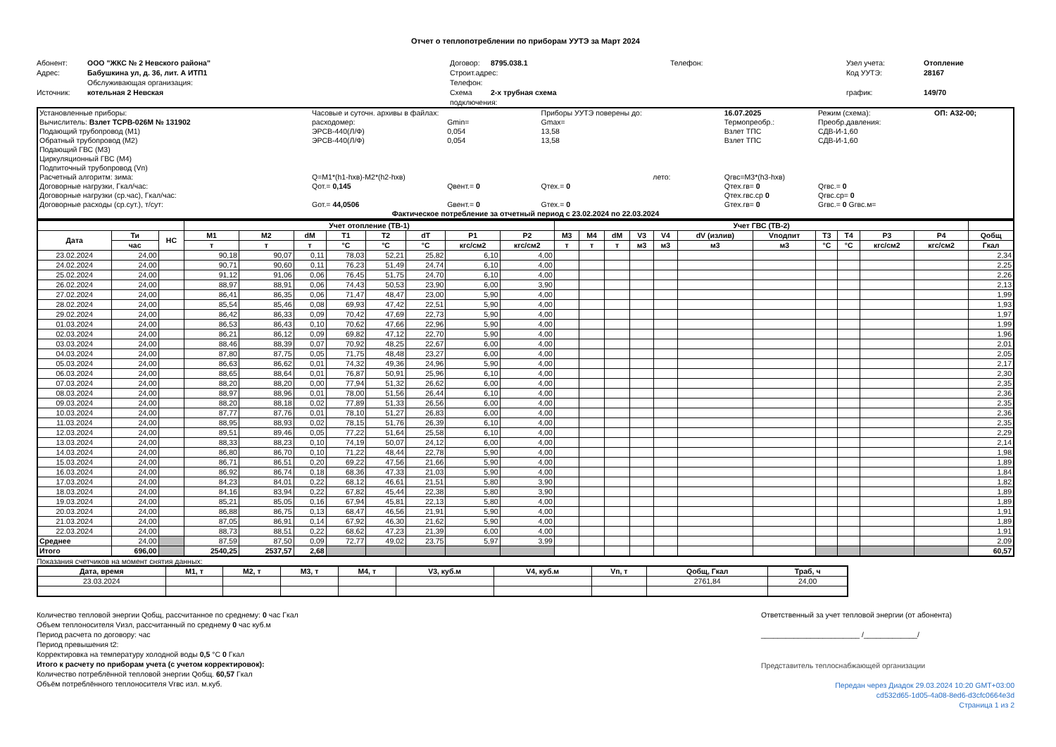Отчет о теплопотреблении по приборам УУТЭ за Март 2024
Абонент:
ООО "ЖКС № 2 Невского района"
Договор:
8795.038.1
Телефон:
Узел учета:
Отопление
Адрес:
Бабушкина ул, д. 36, лит. А ИТП1
Строит.адрес:
Код УУТЭ:
28167
Обслуживающая организация:
Телефон:
Источник:
котельная 2 Невская
Схема подключения:
2-х трубная схема
график:
149/70
| Установленные приборы: | Часовые и суточн. архивы в файлах: | | | Приборы УУТЭ поверены до: | | 16.07.2025 | Режим (схема): | ОП: А32-00; |
| Вычислитель: Взлет ТСРВ-026М № 131902 | расходомер: | Gmin= | | Gmax= | | Термопреобр.: | Преобр.давления: | |
| Подающий трубопровод (М1) | ЭРСВ-440(Л/Ф) | 0,054 | | 13,58 | | Взлет ТПС | СДВ-И-1,60 | |
| Обратный трубопровод (М2) | ЭРСВ-440(Л/Ф) | 0,054 | | 13,58 | | Взлет ТПС | СДВ-И-1,60 | |
| Подающий ГВС (М3) | | | | | | | | |
| Циркуляционный ГВС (М4) | | | | | | | | |
| Подпиточный трубопровод (Vп) | | | | | | | | |
| Расчетный алгоритм: зима: | Q=M1*(h1-hхв)-M2*(h2-hхв) | | | | лето: | Qгвс=M3*(h3-hхв) | | |
| Договорные нагрузки, Гкал/час: | Qот.= 0,145 | Qвент.= 0 | | Qтех.= 0 | | Qтех.гв= 0 | Qгвс.= 0 | |
| Договорные нагрузки (ср.час), Гкал/час: | | | | | | Qтех.гвс.ср 0 | Qгвс.ср= 0 | |
| Договорные расходы (ср.сут.), т/сут: | Gот.= 44,0506 | Gвент.= 0 | | Gтех.= 0 | | Gтех.гв= 0 | Gгвс.= 0 Gгвс.м= | |
| Фактическое потребление за отчетный период с 23.02.2024 по 22.03.2024 | | | | | | | | |
| | | | Учет отопление (ТВ-1) | | | | | | | | Учет ГВС (ТВ-2) | | | | | | | | | | | |
| --- | --- | --- | --- | --- | --- | --- | --- | --- | --- | --- | --- | --- | --- | --- | --- | --- | --- | --- | --- | --- | --- | --- |
| Дата | Ти | НС | M1 | M2 | dM | T1 | T2 | dT | P1 | P2 | M3 | M4 | dM | V3 | V4 | dV (излив) | Vподпит | T3 | T4 | P3 | P4 | Qобщ |
| | час | | т | т | т | °C | °C | °C | кгс/см2 | кгс/см2 | т | т | т | м3 | м3 | м3 | м3 | °C | °C | кгс/см2 | кгс/см2 | Гкал |
| 23.02.2024 | 24,00 | | 90,18 | 90,07 | 0,11 | 78,03 | 52,21 | 25,82 | 6,10 | 4,00 | | | | | | | | | | | | 2,34 |
| 24.02.2024 | 24,00 | | 90,71 | 90,60 | 0,11 | 76,23 | 51,49 | 24,74 | 6,10 | 4,00 | | | | | | | | | | | | 2,25 |
| 25.02.2024 | 24,00 | | 91,12 | 91,06 | 0,06 | 76,45 | 51,75 | 24,70 | 6,10 | 4,00 | | | | | | | | | | | | 2,26 |
| 26.02.2024 | 24,00 | | 88,97 | 88,91 | 0,06 | 74,43 | 50,53 | 23,90 | 6,00 | 3,90 | | | | | | | | | | | | 2,13 |
| 27.02.2024 | 24,00 | | 86,41 | 86,35 | 0,06 | 71,47 | 48,47 | 23,00 | 5,90 | 4,00 | | | | | | | | | | | | 1,99 |
| 28.02.2024 | 24,00 | | 85,54 | 85,46 | 0,08 | 69,93 | 47,42 | 22,51 | 5,90 | 4,00 | | | | | | | | | | | | 1,93 |
| 29.02.2024 | 24,00 | | 86,42 | 86,33 | 0,09 | 70,42 | 47,69 | 22,73 | 5,90 | 4,00 | | | | | | | | | | | | 1,97 |
| 01.03.2024 | 24,00 | | 86,53 | 86,43 | 0,10 | 70,62 | 47,66 | 22,96 | 5,90 | 4,00 | | | | | | | | | | | | 1,99 |
| 02.03.2024 | 24,00 | | 86,21 | 86,12 | 0,09 | 69,82 | 47,12 | 22,70 | 5,90 | 4,00 | | | | | | | | | | | | 1,96 |
| 03.03.2024 | 24,00 | | 88,46 | 88,39 | 0,07 | 70,92 | 48,25 | 22,67 | 6,00 | 4,00 | | | | | | | | | | | | 2,01 |
| 04.03.2024 | 24,00 | | 87,80 | 87,75 | 0,05 | 71,75 | 48,48 | 23,27 | 6,00 | 4,00 | | | | | | | | | | | | 2,05 |
| 05.03.2024 | 24,00 | | 86,63 | 86,62 | 0,01 | 74,32 | 49,36 | 24,96 | 5,90 | 4,00 | | | | | | | | | | | | 2,17 |
| 06.03.2024 | 24,00 | | 88,65 | 88,64 | 0,01 | 76,87 | 50,91 | 25,96 | 6,10 | 4,00 | | | | | | | | | | | | 2,30 |
| 07.03.2024 | 24,00 | | 88,20 | 88,20 | 0,00 | 77,94 | 51,32 | 26,62 | 6,00 | 4,00 | | | | | | | | | | | | 2,35 |
| 08.03.2024 | 24,00 | | 88,97 | 88,96 | 0,01 | 78,00 | 51,56 | 26,44 | 6,10 | 4,00 | | | | | | | | | | | | 2,36 |
| 09.03.2024 | 24,00 | | 88,20 | 88,18 | 0,02 | 77,89 | 51,33 | 26,56 | 6,00 | 4,00 | | | | | | | | | | | | 2,35 |
| 10.03.2024 | 24,00 | | 87,77 | 87,76 | 0,01 | 78,10 | 51,27 | 26,83 | 6,00 | 4,00 | | | | | | | | | | | | 2,36 |
| 11.03.2024 | 24,00 | | 88,95 | 88,93 | 0,02 | 78,15 | 51,76 | 26,39 | 6,10 | 4,00 | | | | | | | | | | | | 2,35 |
| 12.03.2024 | 24,00 | | 89,51 | 89,46 | 0,05 | 77,22 | 51,64 | 25,58 | 6,10 | 4,00 | | | | | | | | | | | | 2,29 |
| 13.03.2024 | 24,00 | | 88,33 | 88,23 | 0,10 | 74,19 | 50,07 | 24,12 | 6,00 | 4,00 | | | | | | | | | | | | 2,14 |
| 14.03.2024 | 24,00 | | 86,80 | 86,70 | 0,10 | 71,22 | 48,44 | 22,78 | 5,90 | 4,00 | | | | | | | | | | | | 1,98 |
| 15.03.2024 | 24,00 | | 86,71 | 86,51 | 0,20 | 69,22 | 47,56 | 21,66 | 5,90 | 4,00 | | | | | | | | | | | | 1,89 |
| 16.03.2024 | 24,00 | | 86,92 | 86,74 | 0,18 | 68,36 | 47,33 | 21,03 | 5,90 | 4,00 | | | | | | | | | | | | 1,84 |
| 17.03.2024 | 24,00 | | 84,23 | 84,01 | 0,22 | 68,12 | 46,61 | 21,51 | 5,80 | 3,90 | | | | | | | | | | | | 1,82 |
| 18.03.2024 | 24,00 | | 84,16 | 83,94 | 0,22 | 67,82 | 45,44 | 22,38 | 5,80 | 3,90 | | | | | | | | | | | | 1,89 |
| 19.03.2024 | 24,00 | | 85,21 | 85,05 | 0,16 | 67,94 | 45,81 | 22,13 | 5,80 | 4,00 | | | | | | | | | | | | 1,89 |
| 20.03.2024 | 24,00 | | 86,88 | 86,75 | 0,13 | 68,47 | 46,56 | 21,91 | 5,90 | 4,00 | | | | | | | | | | | | 1,91 |
| 21.03.2024 | 24,00 | | 87,05 | 86,91 | 0,14 | 67,92 | 46,30 | 21,62 | 5,90 | 4,00 | | | | | | | | | | | | 1,89 |
| 22.03.2024 | 24,00 | | 88,73 | 88,51 | 0,22 | 68,62 | 47,23 | 21,39 | 6,00 | 4,00 | | | | | | | | | | | | 1,91 |
| Среднее | 24,00 | | 87,59 | 87,50 | 0,09 | 72,77 | 49,02 | 23,75 | 5,97 | 3,99 | | | | | | | | | | | | 2,09 |
| Итого | 696,00 | | 2540,25 | 2537,57 | 2,68 | | | | | | | | | | | | | | | | | 60,57 |
Показания счетчиков на момент снятия данных:
| Дата, время | M1, т | M2, т | M3, т | M4, т | V3, куб.м | V4, куб.м | Vп, т | Qобщ, Гкал | Траб, ч |
| --- | --- | --- | --- | --- | --- | --- | --- | --- | --- |
| 23.03.2024 | | | | | | | | 2761,84 | 24,00 |
Количество тепловой энергии Qобщ, рассчитанное по среднему: 0 час Гкал
Объем теплоносителя Vизл, рассчитанный по среднему 0 час куб.м
Период расчета по договору: час
Период превышения t2:
Корректировка на температуру холодной воды 0,5 °C 0 Гкал
Итого к расчету по приборам учета (с учетом корректировок):
Количество потреблённой тепловой энергии Qобщ. 60,57 Гкал
Объём потреблённого теплоносителя Vгвс изл. м.куб.
Ответственный за учет тепловой энергии (от абонента)
________________________ /_____________/
Представитель теплоснабжающей организации
Передан через Диадок 29.03.2024 10:20 GMT+03:00
cd532d65-1d05-4a08-8ed6-d3cfc0664e3d
Страница 1 из 2